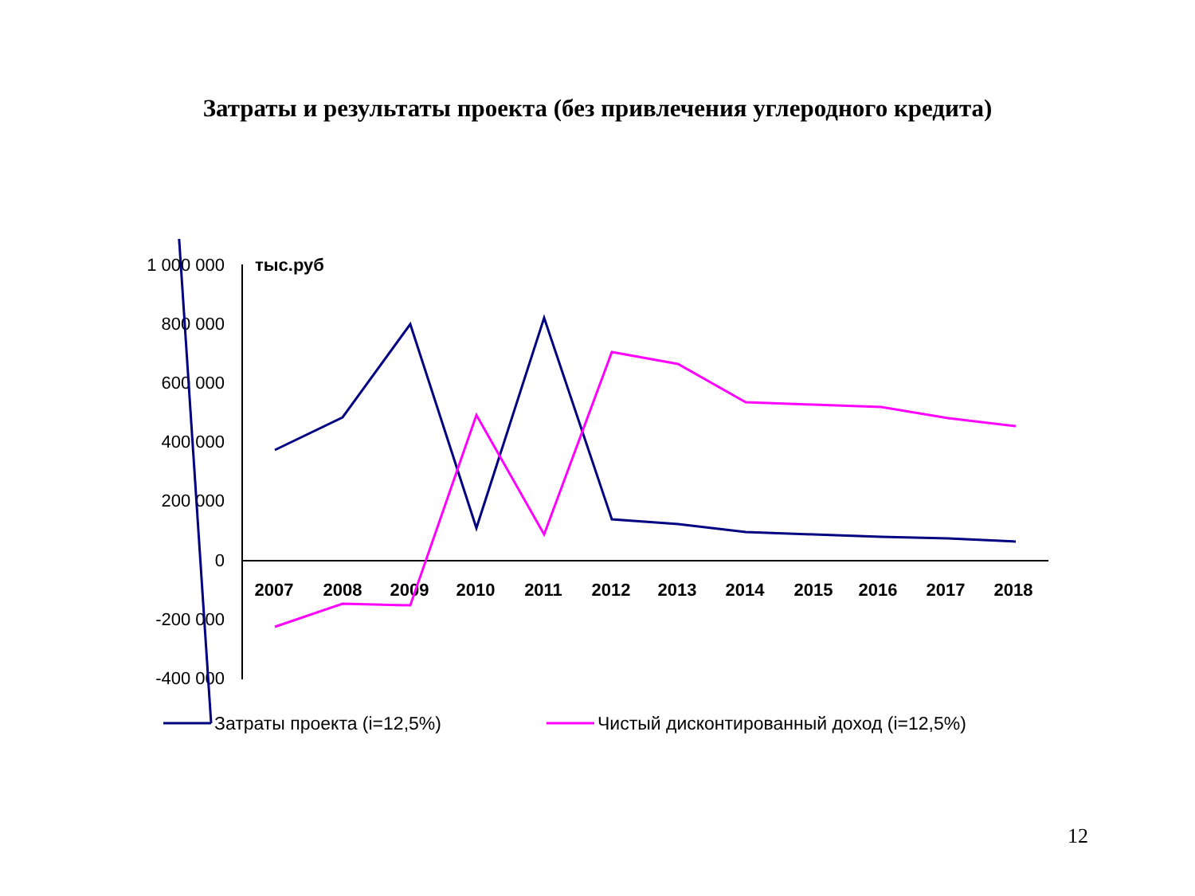Затраты и результаты проекта (без привлечения углеродного кредита)
1 000 000
800 000
600 000
400 000
200 000
0
-200 000
-400 000
тыс.руб
2007
2008
2009
2010
2011
2012
2013
2014
2015
2016
2017
2018
Затраты проекта (i=12,5%)
Чистый дисконтированный доход (i=12,5%)
12